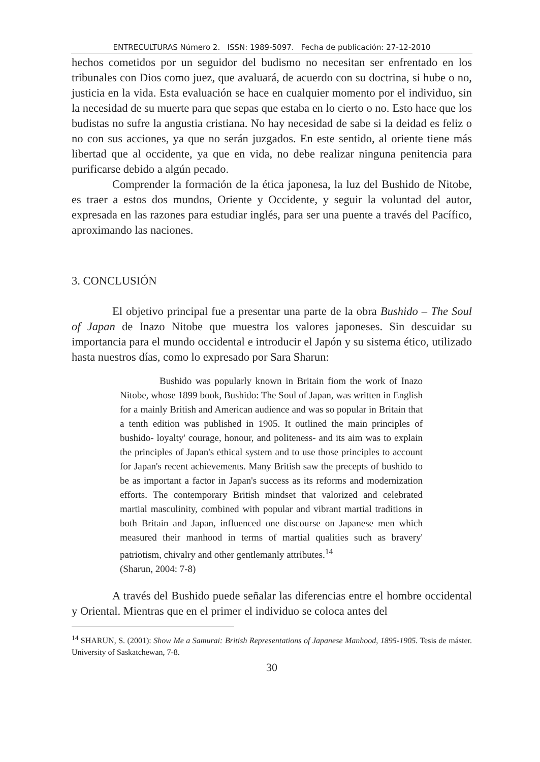ENTRECULTURAS Número 2. ISSN: 1989-5097. Fecha de publicación: 27-12-2010
hechos cometidos por un seguidor del budismo no necesitan ser enfrentado en los tribunales con Dios como juez, que avaluará, de acuerdo con su doctrina, si hube o no, justicia en la vida. Esta evaluación se hace en cualquier momento por el individuo, sin la necesidad de su muerte para que sepas que estaba en lo cierto o no. Esto hace que los budistas no sufre la angustia cristiana. No hay necesidad de sabe si la deidad es feliz o no con sus acciones, ya que no serán juzgados. En este sentido, al oriente tiene más libertad que al occidente, ya que en vida, no debe realizar ninguna penitencia para purificarse debido a algún pecado.
Comprender la formación de la ética japonesa, la luz del Bushido de Nitobe, es traer a estos dos mundos, Oriente y Occidente, y seguir la voluntad del autor, expresada en las razones para estudiar inglés, para ser una puente a través del Pacífico, aproximando las naciones.
3. CONCLUSIÓN
El objetivo principal fue a presentar una parte de la obra Bushido – The Soul of Japan de Inazo Nitobe que muestra los valores japoneses. Sin descuidar su importancia para el mundo occidental e introducir el Japón y su sistema ético, utilizado hasta nuestros días, como lo expresado por Sara Sharun:
Bushido was popularly known in Britain fiom the work of Inazo Nitobe, whose 1899 book, Bushido: The Soul of Japan, was written in English for a mainly British and American audience and was so popular in Britain that a tenth edition was published in 1905. It outlined the main principles of bushido- loyalty' courage, honour, and politeness- and its aim was to explain the principles of Japan's ethical system and to use those principles to account for Japan's recent achievements. Many British saw the precepts of bushido to be as important a factor in Japan's success as its reforms and modernization efforts. The contemporary British mindset that valorized and celebrated martial masculinity, combined with popular and vibrant martial traditions in both Britain and Japan, influenced one discourse on Japanese men which measured their manhood in terms of martial qualities such as bravery' patriotism, chivalry and other gentlemanly attributes.<sup>14</sup>
(Sharun, 2004: 7-8)
A través del Bushido puede señalar las diferencias entre el hombre occidental y Oriental. Mientras que en el primer el individuo se coloca antes del
<sup>14</sup> SHARUN, S. (2001): Show Me a Samurai: British Representations of Japanese Manhood, 1895-1905. Tesis de máster. University of Saskatchewan, 7-8.
30